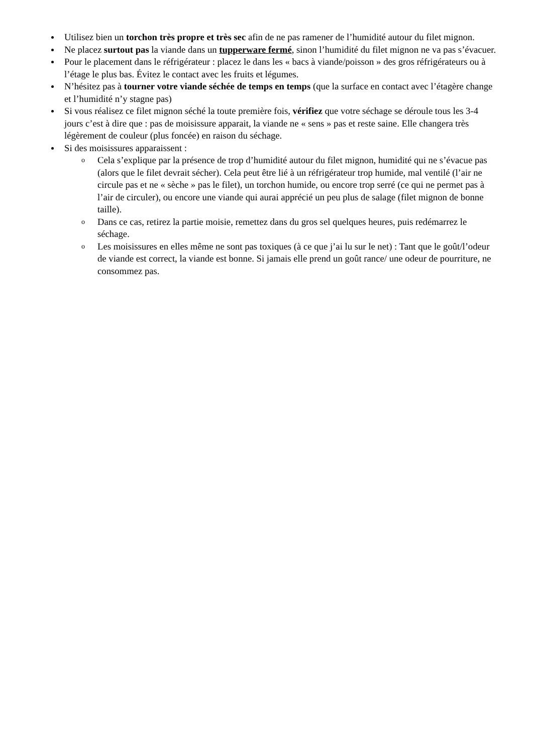Utilisez bien un torchon très propre et très sec afin de ne pas ramener de l’humidité autour du filet mignon.
Ne placez surtout pas la viande dans un tupperware fermé, sinon l’humidité du filet mignon ne va pas s’évacuer.
Pour le placement dans le réfrigérateur : placez le dans les « bacs à viande/poisson » des gros réfrigérateurs ou à l’étage le plus bas. Évitez le contact avec les fruits et légumes.
N’hésitez pas à tourner votre viande séchée de temps en temps (que la surface en contact avec l’étagère change et l’humidité n’y stagne pas)
Si vous réalisez ce filet mignon séché la toute première fois, vérifiez que votre séchage se déroule tous les 3-4 jours c’est à dire que : pas de moisissure apparait, la viande ne « sens » pas et reste saine. Elle changera très légèrement de couleur (plus foncée) en raison du séchage.
Si des moisissures apparaissent :
o Cela s’explique par la présence de trop d’humidité autour du filet mignon, humidité qui ne s’évacue pas (alors que le filet devrait sécher). Cela peut être lié à un réfrigérateur trop humide, mal ventilé (l’air ne circule pas et ne « sèche » pas le filet), un torchon humide, ou encore trop serré (ce qui ne permet pas à l’air de circuler), ou encore une viande qui aurai apprécié un peu plus de salage (filet mignon de bonne taille).
o Dans ce cas, retirez la partie moisie, remettez dans du gros sel quelques heures, puis redémarrez le séchage.
o Les moisissures en elles même ne sont pas toxiques (à ce que j’ai lu sur le net) : Tant que le goût/l’odeur de viande est correct, la viande est bonne. Si jamais elle prend un goût rance/ une odeur de pourriture, ne consommez pas.